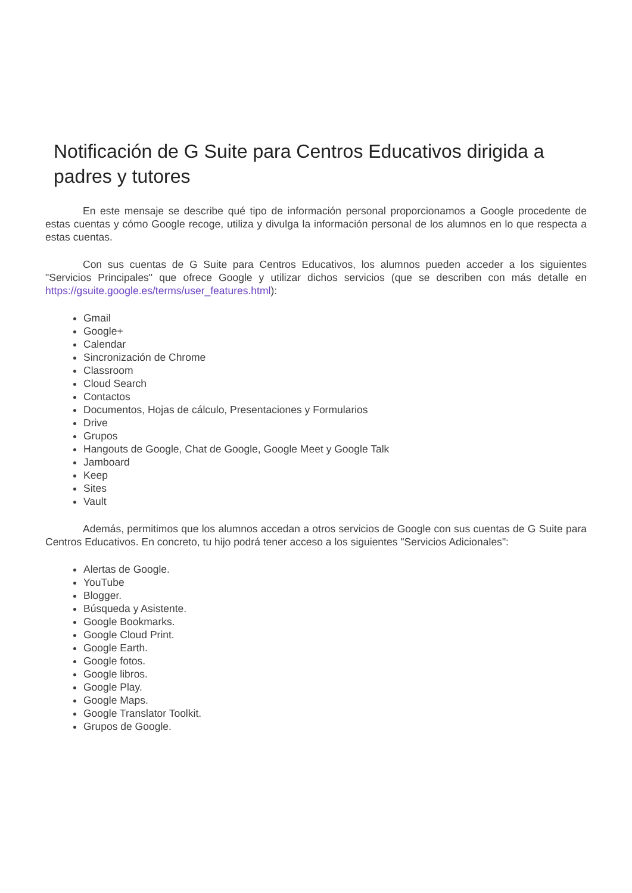Notificación de G Suite para Centros Educativos dirigida a padres y tutores
En este mensaje se describe qué tipo de información personal proporcionamos a Google procedente de estas cuentas y cómo Google recoge, utiliza y divulga la información personal de los alumnos en lo que respecta a estas cuentas.
Con sus cuentas de G Suite para Centros Educativos, los alumnos pueden acceder a los siguientes "Servicios Principales" que ofrece Google y utilizar dichos servicios (que se describen con más detalle en https://gsuite.google.es/terms/user_features.html):
Gmail
Google+
Calendar
Sincronización de Chrome
Classroom
Cloud Search
Contactos
Documentos, Hojas de cálculo, Presentaciones y Formularios
Drive
Grupos
Hangouts de Google, Chat de Google, Google Meet y Google Talk
Jamboard
Keep
Sites
Vault
Además, permitimos que los alumnos accedan a otros servicios de Google con sus cuentas de G Suite para Centros Educativos. En concreto, tu hijo podrá tener acceso a los siguientes "Servicios Adicionales":
Alertas de Google.
YouTube
Blogger.
Búsqueda y Asistente.
Google Bookmarks.
Google Cloud Print.
Google Earth.
Google fotos.
Google libros.
Google Play.
Google Maps.
Google Translator Toolkit.
Grupos de Google.